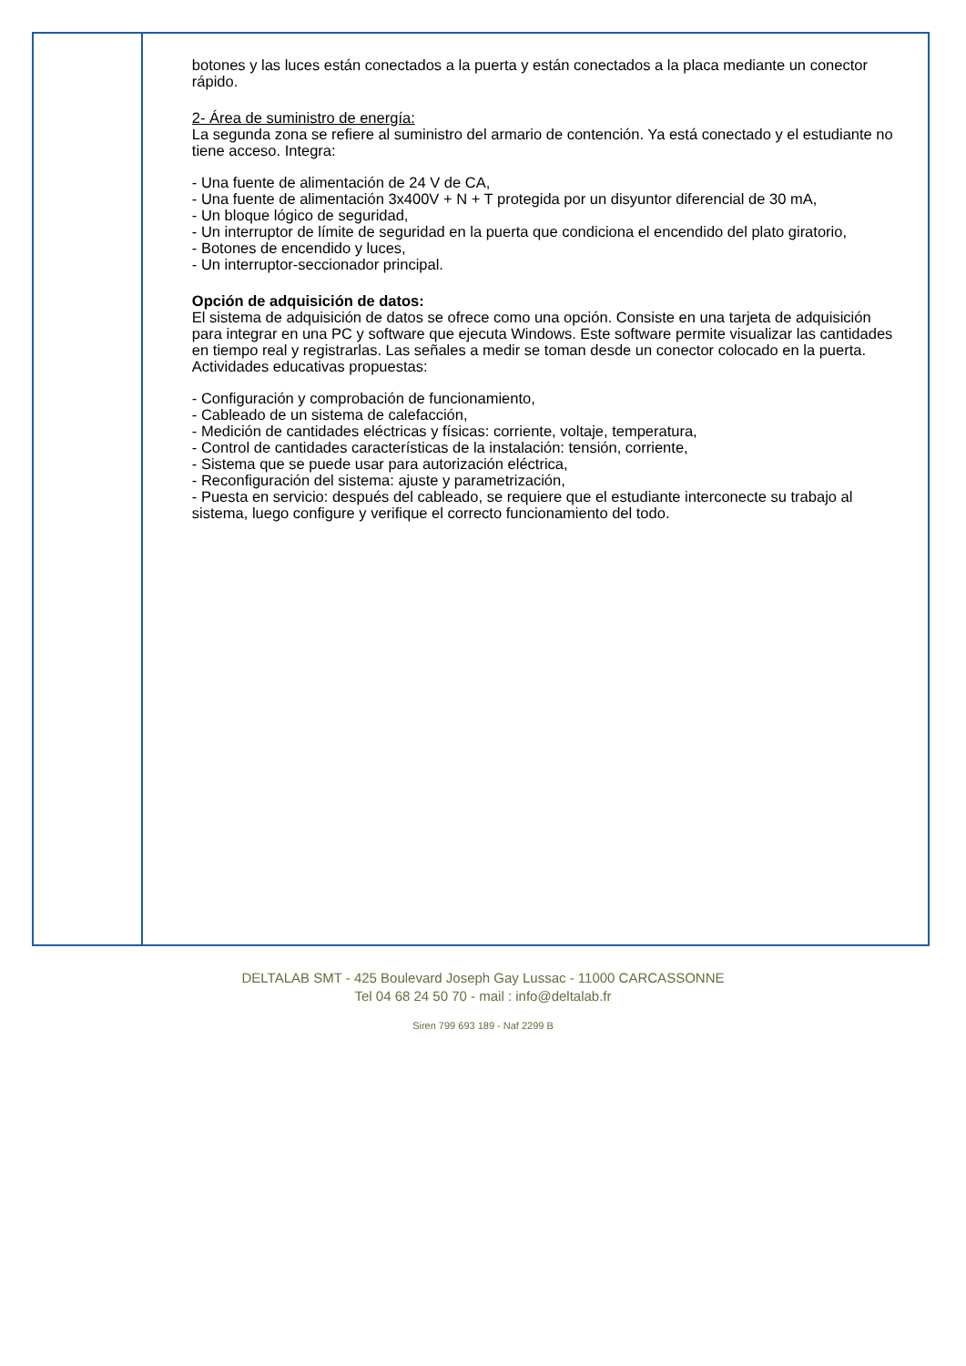botones y las luces están conectados a la puerta y están conectados a la placa mediante un conector rápido.
2- Área de suministro de energía:
La segunda zona se refiere al suministro del armario de contención. Ya está conectado y el estudiante no tiene acceso. Integra:
- Una fuente de alimentación de 24 V de CA,
- Una fuente de alimentación 3x400V + N + T protegida por un disyuntor diferencial de 30 mA,
- Un bloque lógico de seguridad,
- Un interruptor de límite de seguridad en la puerta que condiciona el encendido del plato giratorio,
- Botones de encendido y luces,
- Un interruptor-seccionador principal.
Opción de adquisición de datos:
El sistema de adquisición de datos se ofrece como una opción. Consiste en una tarjeta de adquisición para integrar en una PC y software que ejecuta Windows. Este software permite visualizar las cantidades en tiempo real y registrarlas. Las señales a medir se toman desde un conector colocado en la puerta.
Actividades educativas propuestas:
- Configuración y comprobación de funcionamiento,
- Cableado de un sistema de calefacción,
- Medición de cantidades eléctricas y físicas: corriente, voltaje, temperatura,
- Control de cantidades características de la instalación: tensión, corriente,
- Sistema que se puede usar para autorización eléctrica,
- Reconfiguración del sistema: ajuste y parametrización,
- Puesta en servicio: después del cableado, se requiere que el estudiante interconecte su trabajo al sistema, luego configure y verifique el correcto funcionamiento del todo.
DELTALAB SMT - 425 Boulevard Joseph Gay Lussac - 11000 CARCASSONNE
Tel 04 68 24 50 70 - mail : info@deltalab.fr
Siren 799 693 189 - Naf 2299 B